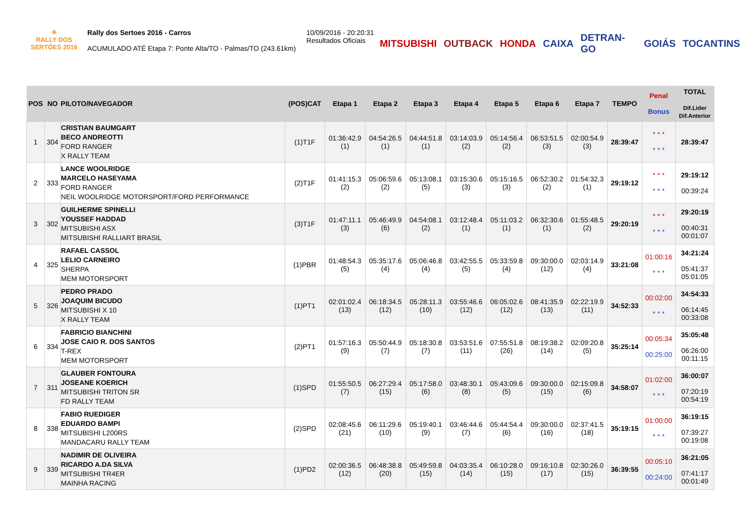☀
RALLY DOS
SERTÕES 2016
Rally dos Sertoes 2016 - Carros
ACUMULADO ATÉ Etapa 7: Ponte Alta/TO - Palmas/TO (243.61km)
10/09/2016 - 20:20:31
Resultados Oficiais
MITSUBISHI OUTBACK HONDA CAIXA DETRAN-GO GOIÁS TOCANTINS
| POS | NO | PILOTO/NAVEGADOR | (POS)CAT | Etapa 1 | Etapa 2 | Etapa 3 | Etapa 4 | Etapa 5 | Etapa 6 | Etapa 7 | TEMPO | Penal Bonus | TOTAL Dif.Lider Dif.Anterior |
| --- | --- | --- | --- | --- | --- | --- | --- | --- | --- | --- | --- | --- | --- |
| 1 | 304 | CRISTIAN BAUMGART BECO ANDREOTTI FORD RANGER X RALLY TEAM | (1)T1F | 01:36:42.9 (1) | 04:54:26.5 (1) | 04:44:51.8 (1) | 03:14:03.9 (2) | 05:14:56.4 (2) | 06:53:51.5 (3) | 02:00:54.9 (3) | 28:39:47 | * * * * * * | 28:39:47 |
| 2 | 333 | LANCE WOOLRIDGE MARCELO HASEYAMA FORD RANGER NEIL WOOLRIDGE MOTORSPORT/FORD PERFORMANCE | (2)T1F | 01:41:15.3 (2) | 05:06:59.6 (2) | 05:13:08.1 (5) | 03:15:30.6 (3) | 05:15:16.5 (3) | 06:52:30.2 (2) | 01:54:32.3 (1) | 29:19:12 | * * * * * * | 29:19:12 00:39:24 |
| 3 | 302 | GUILHERME SPINELLI YOUSSEF HADDAD MITSUBISHI ASX MITSUBISHI RALLIART BRASIL | (3)T1F | 01:47:11.1 (3) | 05:46:49.9 (6) | 04:54:08.1 (2) | 03:12:48.4 (1) | 05:11:03.2 (1) | 06:32:30.6 (1) | 01:55:48.5 (2) | 29:20:19 | * * * * * * | 29:20:19 00:40:31 00:01:07 |
| 4 | 325 | RAFAEL CASSOL LELIO CARNEIRO SHERPA MEM MOTORSPORT | (1)PBR | 01:48:54.3 (5) | 05:35:17.6 (4) | 05:06:46.8 (4) | 03:42:55.5 (5) | 05:33:59.8 (4) | 09:30:00.0 (12) | 02:03:14.9 (4) | 33:21:08 | 01:00:16 * * * | 34:21:24 05:41:37 05:01:05 |
| 5 | 326 | PEDRO PRADO JOAQUIM BICUDO MITSUBISHI X 10 X RALLY TEAM | (1)PT1 | 02:01:02.4 (13) | 06:18:34.5 (12) | 05:28:11.3 (10) | 03:55:46.6 (12) | 06:05:02.6 (12) | 08:41:35.9 (13) | 02:22:19.9 (11) | 34:52:33 | 00:02:00 * * * | 34:54:33 06:14:45 00:33:08 |
| 6 | 334 | FABRICIO BIANCHINI JOSE CAIO R. DOS SANTOS T-REX MEM MOTORSPORT | (2)PT1 | 01:57:16.3 (9) | 05:50:44.9 (7) | 05:18:30.8 (7) | 03:53:51.6 (11) | 07:55:51.8 (26) | 08:19:38.2 (14) | 02:09:20.8 (5) | 35:25:14 | 00:05:34 00:25:00 | 35:05:48 06:26:00 00:11:15 |
| 7 | 311 | GLAUBER FONTOURA JOSEANE KOERICH MITSUBISHI TRITON SR FD RALLY TEAM | (1)SPD | 01:55:50.5 (7) | 06:27:29.4 (15) | 05:17:58.0 (6) | 03:48:30.1 (8) | 05:43:09.6 (5) | 09:30:00.0 (15) | 02:15:09.8 (6) | 34:58:07 | 01:02:00 * * * | 36:00:07 07:20:19 00:54:19 |
| 8 | 338 | FABIO RUEDIGER EDUARDO BAMPI MITSUBISHI L200RS MANDACARU RALLY TEAM | (2)SPD | 02:08:45.6 (21) | 06:11:29.6 (10) | 05:19:40.1 (9) | 03:46:44.6 (7) | 05:44:54.4 (6) | 09:30:00.0 (16) | 02:37:41.5 (18) | 35:19:15 | 01:00:00 * * * | 36:19:15 07:39:27 00:19:08 |
| 9 | 339 | NADIMIR DE OLIVEIRA RICARDO A.DA SILVA MITSUBISHI TR4ER MAINHA RACING | (1)PD2 | 02:00:36.5 (12) | 06:48:38.8 (20) | 05:49:59.8 (15) | 04:03:35.4 (14) | 06:10:28.0 (15) | 09:16:10.8 (17) | 02:30:26.0 (15) | 36:39:55 | 00:05:10 00:24:00 | 36:21:05 07:41:17 00:01:49 |